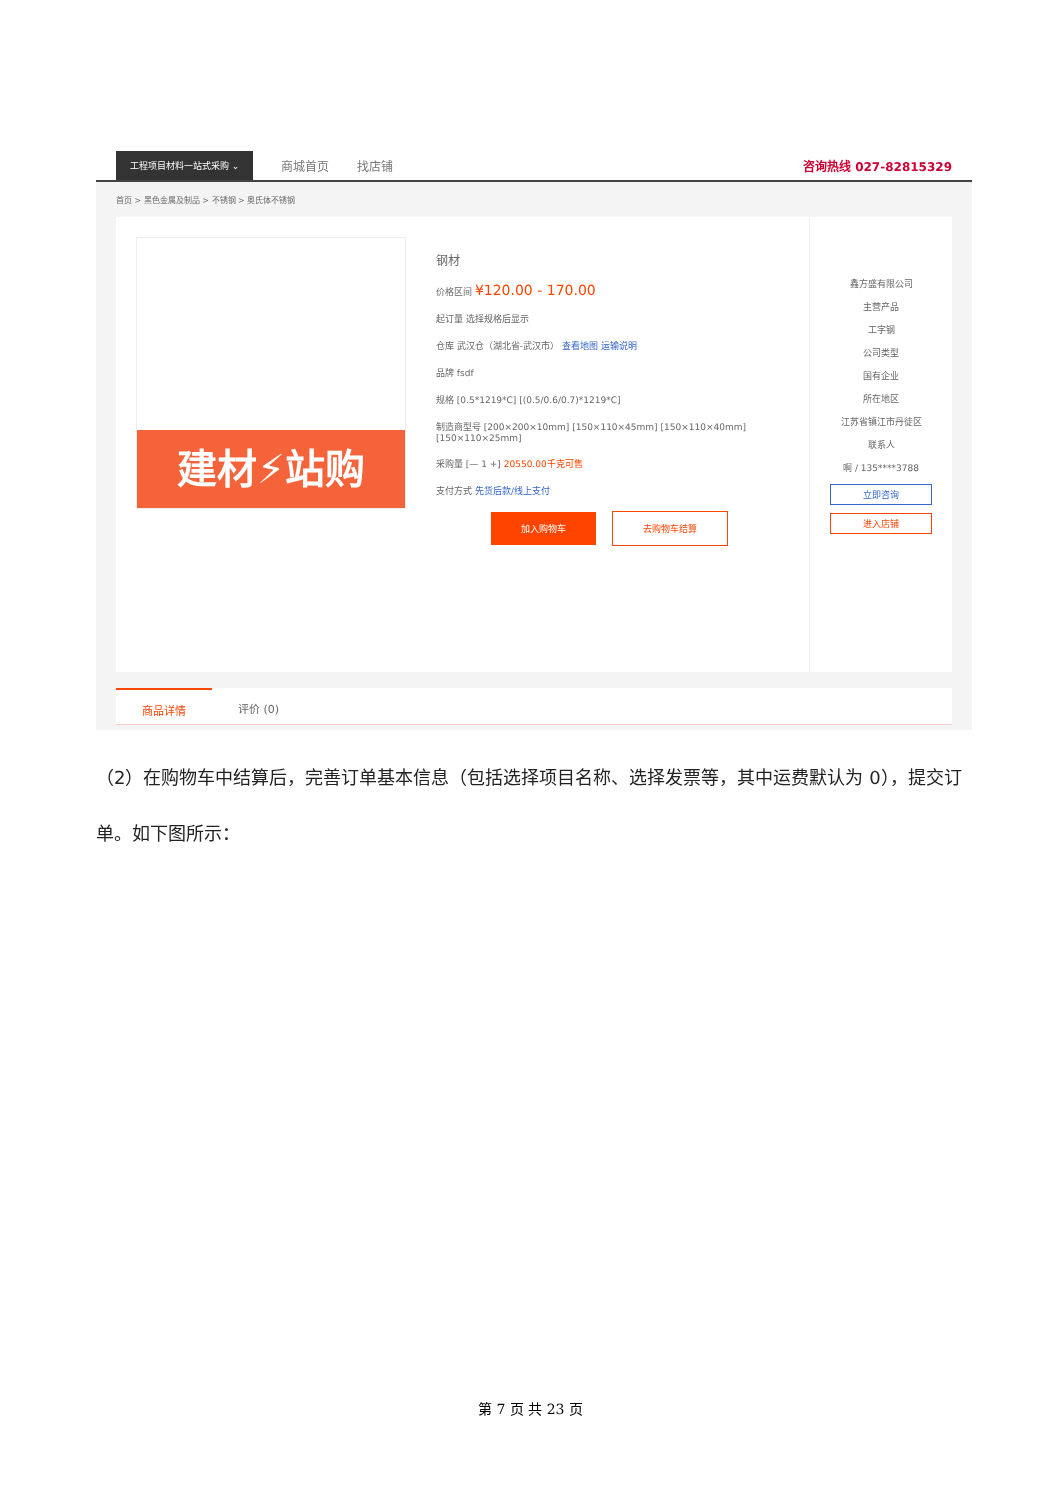工程项目材料一站式采购 ⌄
商城首页 找店铺 咨询热线 027-82815329
首页 > 黑色金属及制品 > 不锈钢 > 奥氏体不锈钢
建材⚡站购
钢材
价格区间 ¥120.00 - 170.00
起订量 选择规格后显示
仓库 武汉仓（湖北省-武汉市） 查看地图 运输说明
品牌 fsdf
规格 [0.5*1219*C] [(0.5/0.6/0.7)*1219*C]
制造商型号 [200×200×10mm] [150×110×45mm] [150×110×40mm] [150×110×25mm]
采购量 [— 1 +] 20550.00千克可售
支付方式 先货后款/线上支付
加入购物车 去购物车结算
鑫方盛有限公司
主营产品
工字钢
公司类型
国有企业
所在地区
江苏省镇江市丹徒区
联系人
啊 / 135****3788
立即咨询
进入店铺
商品详情 评价 (0)
（2）在购物车中结算后，完善订单基本信息（包括选择项目名称、选择发票等，其中运费默认为 0），提交订单。如下图所示：
第 7 页 共 23 页